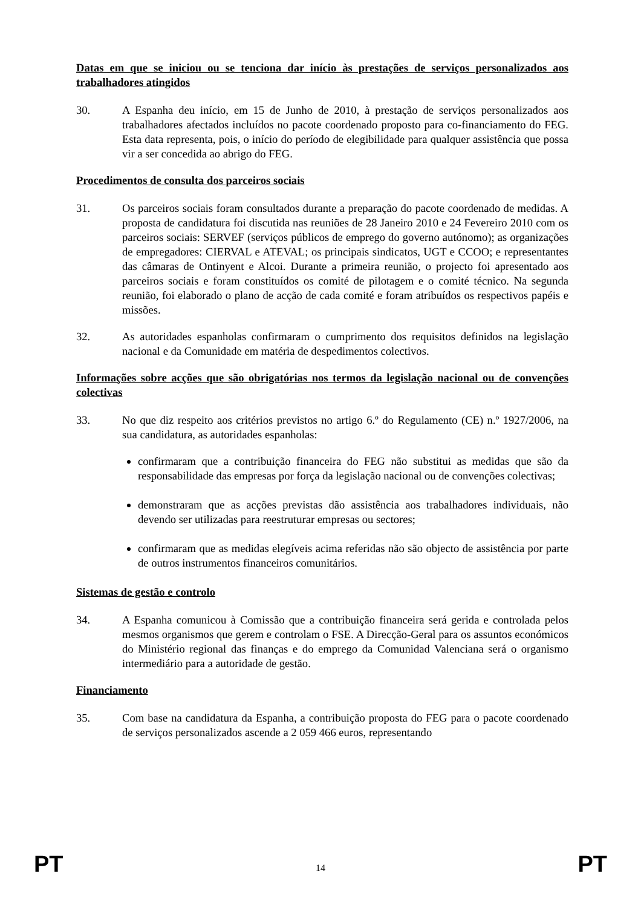Datas em que se iniciou ou se tenciona dar início às prestações de serviços personalizados aos trabalhadores atingidos
30. A Espanha deu início, em 15 de Junho de 2010, à prestação de serviços personalizados aos trabalhadores afectados incluídos no pacote coordenado proposto para co-financiamento do FEG. Esta data representa, pois, o início do período de elegibilidade para qualquer assistência que possa vir a ser concedida ao abrigo do FEG.
Procedimentos de consulta dos parceiros sociais
31. Os parceiros sociais foram consultados durante a preparação do pacote coordenado de medidas. A proposta de candidatura foi discutida nas reuniões de 28 Janeiro 2010 e 24 Fevereiro 2010 com os parceiros sociais: SERVEF (serviços públicos de emprego do governo autónomo); as organizações de empregadores: CIERVAL e ATEVAL; os principais sindicatos, UGT e CCOO; e representantes das câmaras de Ontinyent e Alcoi. Durante a primeira reunião, o projecto foi apresentado aos parceiros sociais e foram constituídos os comité de pilotagem e o comité técnico. Na segunda reunião, foi elaborado o plano de acção de cada comité e foram atribuídos os respectivos papéis e missões.
32. As autoridades espanholas confirmaram o cumprimento dos requisitos definidos na legislação nacional e da Comunidade em matéria de despedimentos colectivos.
Informações sobre acções que são obrigatórias nos termos da legislação nacional ou de convenções colectivas
33. No que diz respeito aos critérios previstos no artigo 6.º do Regulamento (CE) n.º 1927/2006, na sua candidatura, as autoridades espanholas:
confirmaram que a contribuição financeira do FEG não substitui as medidas que são da responsabilidade das empresas por força da legislação nacional ou de convenções colectivas;
demonstraram que as acções previstas dão assistência aos trabalhadores individuais, não devendo ser utilizadas para reestruturar empresas ou sectores;
confirmaram que as medidas elegíveis acima referidas não são objecto de assistência por parte de outros instrumentos financeiros comunitários.
Sistemas de gestão e controlo
34. A Espanha comunicou à Comissão que a contribuição financeira será gerida e controlada pelos mesmos organismos que gerem e controlam o FSE. A Direcção-Geral para os assuntos económicos do Ministério regional das finanças e do emprego da Comunidad Valenciana será o organismo intermediário para a autoridade de gestão.
Financiamento
35. Com base na candidatura da Espanha, a contribuição proposta do FEG para o pacote coordenado de serviços personalizados ascende a 2 059 466 euros, representando
PT 14 PT